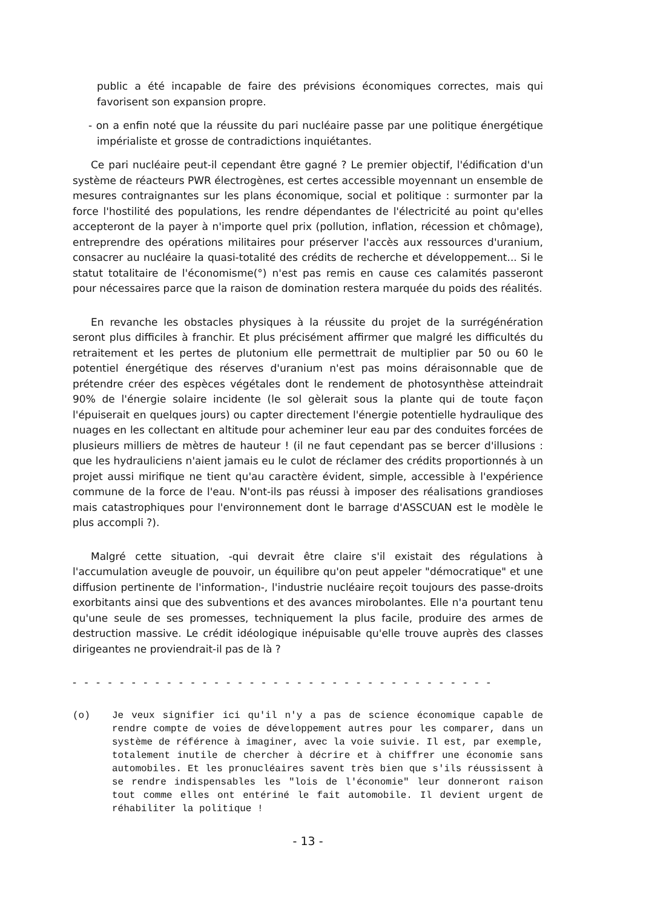public a été incapable de faire des prévisions économiques correctes, mais qui favorisent son expansion propre.
- on a enfin noté que la réussite du pari nucléaire passe par une politique énergétique impérialiste et grosse de contradictions inquiétantes.
Ce pari nucléaire peut-il cependant être gagné ? Le premier objectif, l'édification d'un système de réacteurs PWR électrogènes, est certes accessible moyennant un ensemble de mesures contraignantes sur les plans économique, social et politique : surmonter par la force l'hostilité des populations, les rendre dépendantes de l'électricité au point qu'elles accepteront de la payer à n'importe quel prix (pollution, inflation, récession et chômage), entreprendre des opérations militaires pour préserver l'accès aux ressources d'uranium, consacrer au nucléaire la quasi-totalité des crédits de recherche et développement... Si le statut totalitaire de l'économisme(°) n'est pas remis en cause ces calamités passeront pour nécessaires parce que la raison de domination restera marquée du poids des réalités.
En revanche les obstacles physiques à la réussite du projet de la surrégénération seront plus difficiles à franchir. Et plus précisément affirmer que malgré les difficultés du retraitement et les pertes de plutonium elle permettrait de multiplier par 50 ou 60 le potentiel énergétique des réserves d'uranium n'est pas moins déraisonnable que de prétendre créer des espèces végétales dont le rendement de photosynthèse atteindrait 90% de l'énergie solaire incidente (le sol gèlerait sous la plante qui de toute façon l'épuiserait en quelques jours) ou capter directement l'énergie potentielle hydraulique des nuages en les collectant en altitude pour acheminer leur eau par des conduites forcées de plusieurs milliers de mètres de hauteur ! (il ne faut cependant pas se bercer d'illusions : que les hydrauliciens n'aient jamais eu le culot de réclamer des crédits proportionnés à un projet aussi mirifique ne tient qu'au caractère évident, simple, accessible à l'expérience commune de la force de l'eau. N'ont-ils pas réussi à imposer des réalisations grandioses mais catastrophiques pour l'environnement dont le barrage d'ASSCUAN est le modèle le plus accompli ?).
Malgré cette situation, -qui devrait être claire s'il existait des régulations à l'accumulation aveugle de pouvoir, un équilibre qu'on peut appeler "démocratique" et une diffusion pertinente de l'information-, l'industrie nucléaire reçoit toujours des passe-droits exorbitants ainsi que des subventions et des avances mirobolantes. Elle n'a pourtant tenu qu'une seule de ses promesses, techniquement la plus facile, produire des armes de destruction massive. Le crédit idéologique inépuisable qu'elle trouve auprès des classes dirigeantes ne proviendrait-il pas de là ?
- - - - - - - - - - - - - - - - - - - - - - - - - - - - - - - - - - - -
(o) Je veux signifier ici qu'il n'y a pas de science économique capable de rendre compte de voies de développement autres pour les comparer, dans un système de référence à imaginer, avec la voie suivie. Il est, par exemple, totalement inutile de chercher à décrire et à chiffrer une économie sans automobiles. Et les pronucléaires savent très bien que s'ils réussissent à se rendre indispensables les "lois de l'économie" leur donneront raison tout comme elles ont entériné le fait automobile. Il devient urgent de réhabiliter la politique !
- 13 -